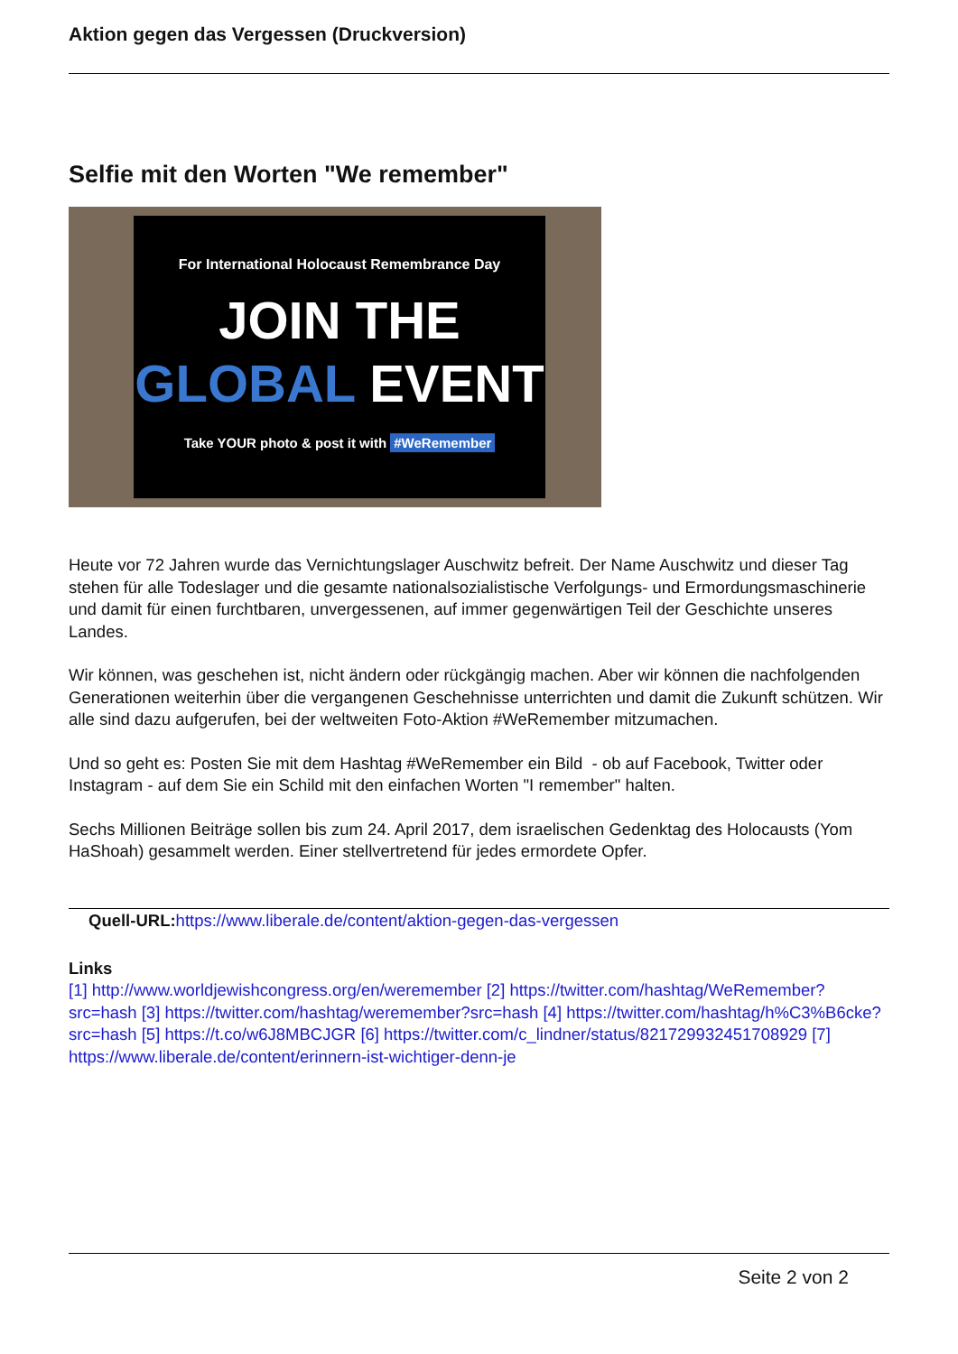Aktion gegen das Vergessen (Druckversion)
Selfie mit den Worten "We remember"
For International Holocaust Remembrance Day
JOIN THE
GLOBAL EVENT
Take YOUR photo & post it with #WeRemember
Heute vor 72 Jahren wurde das Vernichtungslager Auschwitz befreit. Der Name Auschwitz und dieser Tag stehen für alle Todeslager und die gesamte nationalsozialistische Verfolgungs- und Ermordungsmaschinerie und damit für einen furchtbaren, unvergessenen, auf immer gegenwärtigen Teil der Geschichte unseres Landes.
Wir können, was geschehen ist, nicht ändern oder rückgängig machen. Aber wir können die nachfolgenden Generationen weiterhin über die vergangenen Geschehnisse unterrichten und damit die Zukunft schützen. Wir alle sind dazu aufgerufen, bei der weltweiten Foto-Aktion #WeRemember mitzumachen.
Und so geht es: Posten Sie mit dem Hashtag #WeRemember ein Bild - ob auf Facebook, Twitter oder Instagram - auf dem Sie ein Schild mit den einfachen Worten "I remember" halten.
Sechs Millionen Beiträge sollen bis zum 24. April 2017, dem israelischen Gedenktag des Holocausts (Yom HaShoah) gesammelt werden. Einer stellvertretend für jedes ermordete Opfer.
Quell-URL: https://www.liberale.de/content/aktion-gegen-das-vergessen
Links
[1] http://www.worldjewishcongress.org/en/weremember [2] https://twitter.com/hashtag/WeRemember?src=hash [3] https://twitter.com/hashtag/weremember?src=hash [4] https://twitter.com/hashtag/h%C3%B6cke?src=hash [5] https://t.co/w6J8MBCJGR [6] https://twitter.com/c_lindner/status/821729932451708929 [7] https://www.liberale.de/content/erinnern-ist-wichtiger-denn-je
Seite 2 von 2